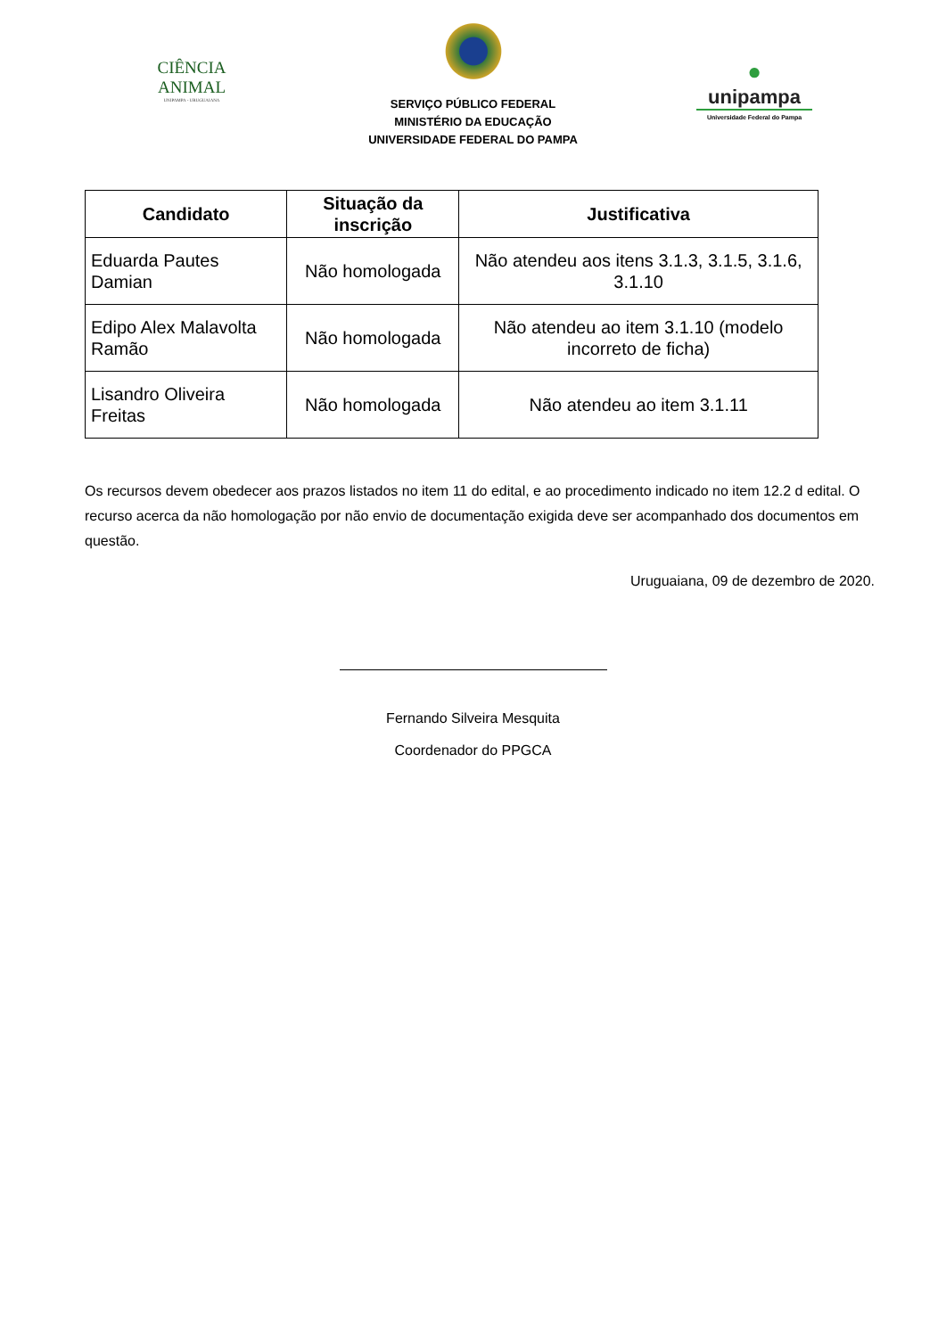CIÊNCIA
ANIMAL
UNIPAMPA - URUGUAIANA
SERVIÇO PÚBLICO FEDERAL
MINISTÉRIO DA EDUCAÇÃO
UNIVERSIDADE FEDERAL DO PAMPA
●
unipampa
Universidade Federal do Pampa
| Candidato | Situação da inscrição | Justificativa |
| --- | --- | --- |
| Eduarda Pautes Damian | Não homologada | Não atendeu aos itens 3.1.3, 3.1.5, 3.1.6, 3.1.10 |
| Edipo Alex Malavolta Ramão | Não homologada | Não atendeu ao item 3.1.10 (modelo incorreto de ficha) |
| Lisandro Oliveira Freitas | Não homologada | Não atendeu ao item 3.1.11 |
Os recursos devem obedecer aos prazos listados no item 11 do edital, e ao procedimento indicado no item 12.2 d edital. O recurso acerca da não homologação por não envio de documentação exigida deve ser acompanhado dos documentos em questão.
Uruguaiana, 09 de dezembro de 2020.
Fernando Silveira Mesquita
Coordenador do PPGCA